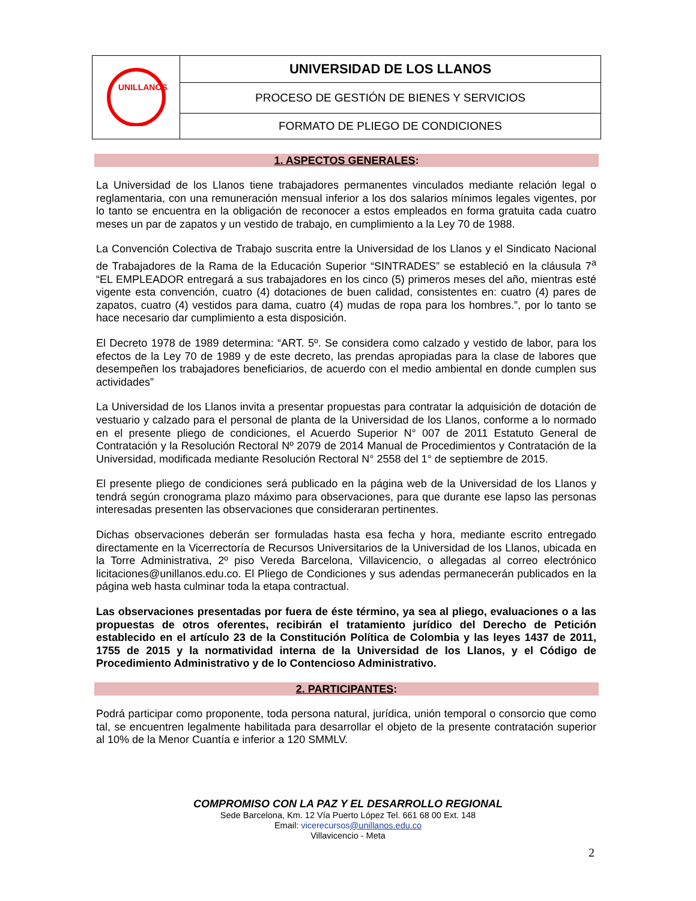| UNILLANOS | UNIVERSIDAD DE LOS LLANOS |
| | PROCESO DE GESTIÓN DE BIENES Y SERVICIOS |
| | FORMATO DE PLIEGO DE CONDICIONES |
1. ASPECTOS GENERALES:
La Universidad de los Llanos tiene trabajadores permanentes vinculados mediante relación legal o reglamentaria, con una remuneración mensual inferior a los dos salarios mínimos legales vigentes, por lo tanto se encuentra en la obligación de reconocer a estos empleados en forma gratuita cada cuatro meses un par de zapatos y un vestido de trabajo, en cumplimiento a la Ley 70 de 1988.
La Convención Colectiva de Trabajo suscrita entre la Universidad de los Llanos y el Sindicato Nacional de Trabajadores de la Rama de la Educación Superior “SINTRADES” se estableció en la cláusula 7<sup>a</sup> “EL EMPLEADOR entregará a sus trabajadores en los cinco (5) primeros meses del año, mientras esté vigente esta convención, cuatro (4) dotaciones de buen calidad, consistentes en: cuatro (4) pares de zapatos, cuatro (4) vestidos para dama, cuatro (4) mudas de ropa para los hombres.”, por lo tanto se hace necesario dar cumplimiento a esta disposición.
El Decreto 1978 de 1989 determina: “ART. 5º. Se considera como calzado y vestido de labor, para los efectos de la Ley 70 de 1989 y de este decreto, las prendas apropiadas para la clase de labores que desempeñen los trabajadores beneficiarios, de acuerdo con el medio ambiental en donde cumplen sus actividades”
La Universidad de los Llanos invita a presentar propuestas para contratar la adquisición de dotación de vestuario y calzado para el personal de planta de la Universidad de los Llanos, conforme a lo normado en el presente pliego de condiciones, el Acuerdo Superior N° 007 de 2011 Estatuto General de Contratación y la Resolución Rectoral Nº 2079 de 2014 Manual de Procedimientos y Contratación de la Universidad, modificada mediante Resolución Rectoral N° 2558 del 1° de septiembre de 2015.
El presente pliego de condiciones será publicado en la página web de la Universidad de los Llanos y tendrá según cronograma plazo máximo para observaciones, para que durante ese lapso las personas interesadas presenten las observaciones que consideraran pertinentes.
Dichas observaciones deberán ser formuladas hasta esa fecha y hora, mediante escrito entregado directamente en la Vicerrectoría de Recursos Universitarios de la Universidad de los Llanos, ubicada en la Torre Administrativa, 2º piso Vereda Barcelona, Villavicencio, o allegadas al correo electrónico licitaciones@unillanos.edu.co. El Pliego de Condiciones y sus adendas permanecerán publicados en la página web hasta culminar toda la etapa contractual.
Las observaciones presentadas por fuera de éste término, ya sea al pliego, evaluaciones o a las propuestas de otros oferentes, recibirán el tratamiento jurídico del Derecho de Petición establecido en el artículo 23 de la Constitución Política de Colombia y las leyes 1437 de 2011, 1755 de 2015 y la normatividad interna de la Universidad de los Llanos, y el Código de Procedimiento Administrativo y de lo Contencioso Administrativo.
2. PARTICIPANTES:
Podrá participar como proponente, toda persona natural, jurídica, unión temporal o consorcio que como tal, se encuentren legalmente habilitada para desarrollar el objeto de la presente contratación superior al 10% de la Menor Cuantía e inferior a 120 SMMLV.
COMPROMISO CON LA PAZ Y EL DESARROLLO REGIONAL
Sede Barcelona, Km. 12 Vía Puerto López Tel. 661 68 00 Ext. 148
Email: vicerecursos@unillanos.edu.co
Villavicencio - Meta
2